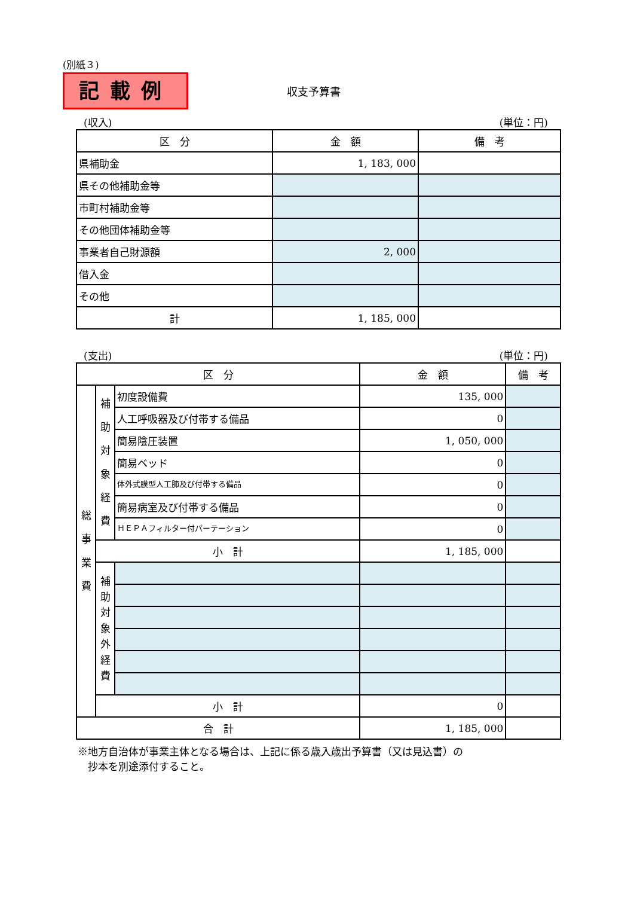(別紙３)
記載例
収支予算書
(収入) (単位：円)
| 区 分 | 金 額 | 備 考 |
| --- | --- | --- |
| 県補助金 | 1, 183, 000 | |
| 県その他補助金等 | | |
| 市町村補助金等 | | |
| その他団体補助金等 | | |
| 事業者自己財源額 | 2, 000 | |
| 借入金 | | |
| その他 | | |
| 計 | 1, 185, 000 | |
(支出) (単位：円)
| 区 分 | | | 金 額 | 備 考 |
| --- | --- | --- | --- | --- |
| 総 事 業 費 | 補 助 対 象 経 費 | 初度設備費 | 135, 000 | |
| | | 人工呼吸器及び付帯する備品 | 0 | |
| | | 簡易陰圧装置 | 1, 050, 000 | |
| | | 簡易ベッド | 0 | |
| | | 体外式膜型人工肺及び付帯する備品 | 0 | |
| | | 簡易病室及び付帯する備品 | 0 | |
| | | ＨＥＰＡフィルター付パーテーション | 0 | |
| | 小 計 | | 1, 185, 000 | |
| | 補 助 対 象 外 経 費 | | | |
| | 小 計 | | 0 | |
| 合 計 | | | 1, 185, 000 | |
※地方自治体が事業主体となる場合は、上記に係る歳入歳出予算書（又は見込書）の
　抄本を別途添付すること。